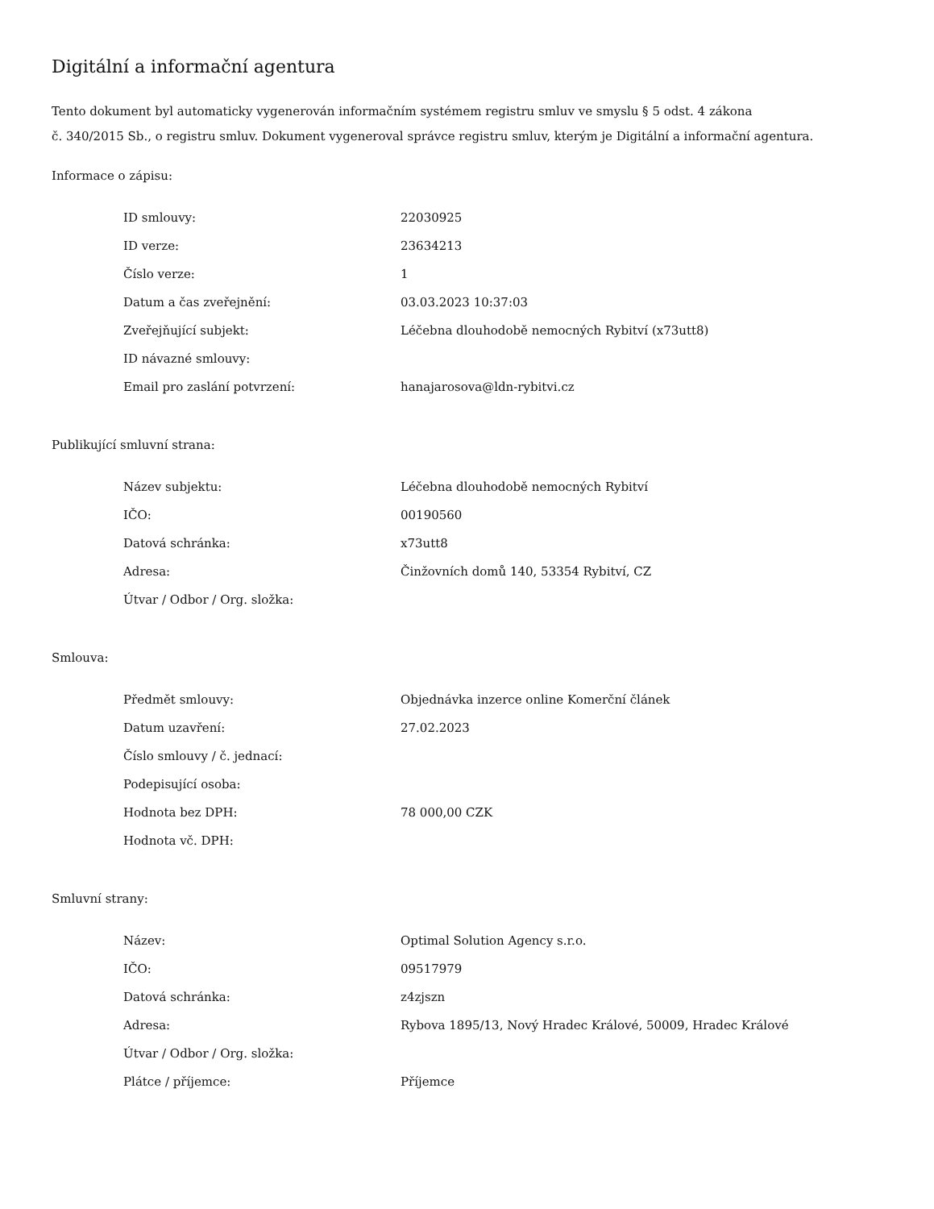Digitální a informační agentura
Tento dokument byl automaticky vygenerován informačním systémem registru smluv ve smyslu § 5 odst. 4 zákona
č. 340/2015 Sb., o registru smluv. Dokument vygeneroval správce registru smluv, kterým je Digitální a informační agentura.
Informace o zápisu:
| ID smlouvy: | 22030925 |
| ID verze: | 23634213 |
| Číslo verze: | 1 |
| Datum a čas zveřejnění: | 03.03.2023 10:37:03 |
| Zveřejňující subjekt: | Léčebna dlouhodobě nemocných Rybitví (x73utt8) |
| ID návazné smlouvy: | |
| Email pro zaslání potvrzení: | hanajarosova@ldn-rybitvi.cz |
Publikující smluvní strana:
| Název subjektu: | Léčebna dlouhodobě nemocných Rybitví |
| IČO: | 00190560 |
| Datová schránka: | x73utt8 |
| Adresa: | Činžovních domů 140, 53354 Rybitví, CZ |
| Útvar / Odbor / Org. složka: | |
Smlouva:
| Předmět smlouvy: | Objednávka inzerce online Komerční článek |
| Datum uzavření: | 27.02.2023 |
| Číslo smlouvy / č. jednací: | |
| Podepisující osoba: | |
| Hodnota bez DPH: | 78 000,00 CZK |
| Hodnota vč. DPH: | |
Smluvní strany:
| Název: | Optimal Solution Agency s.r.o. |
| IČO: | 09517979 |
| Datová schránka: | z4zjszn |
| Adresa: | Rybova 1895/13, Nový Hradec Králové, 50009, Hradec Králové |
| Útvar / Odbor / Org. složka: | |
| Plátce / příjemce: | Příjemce |